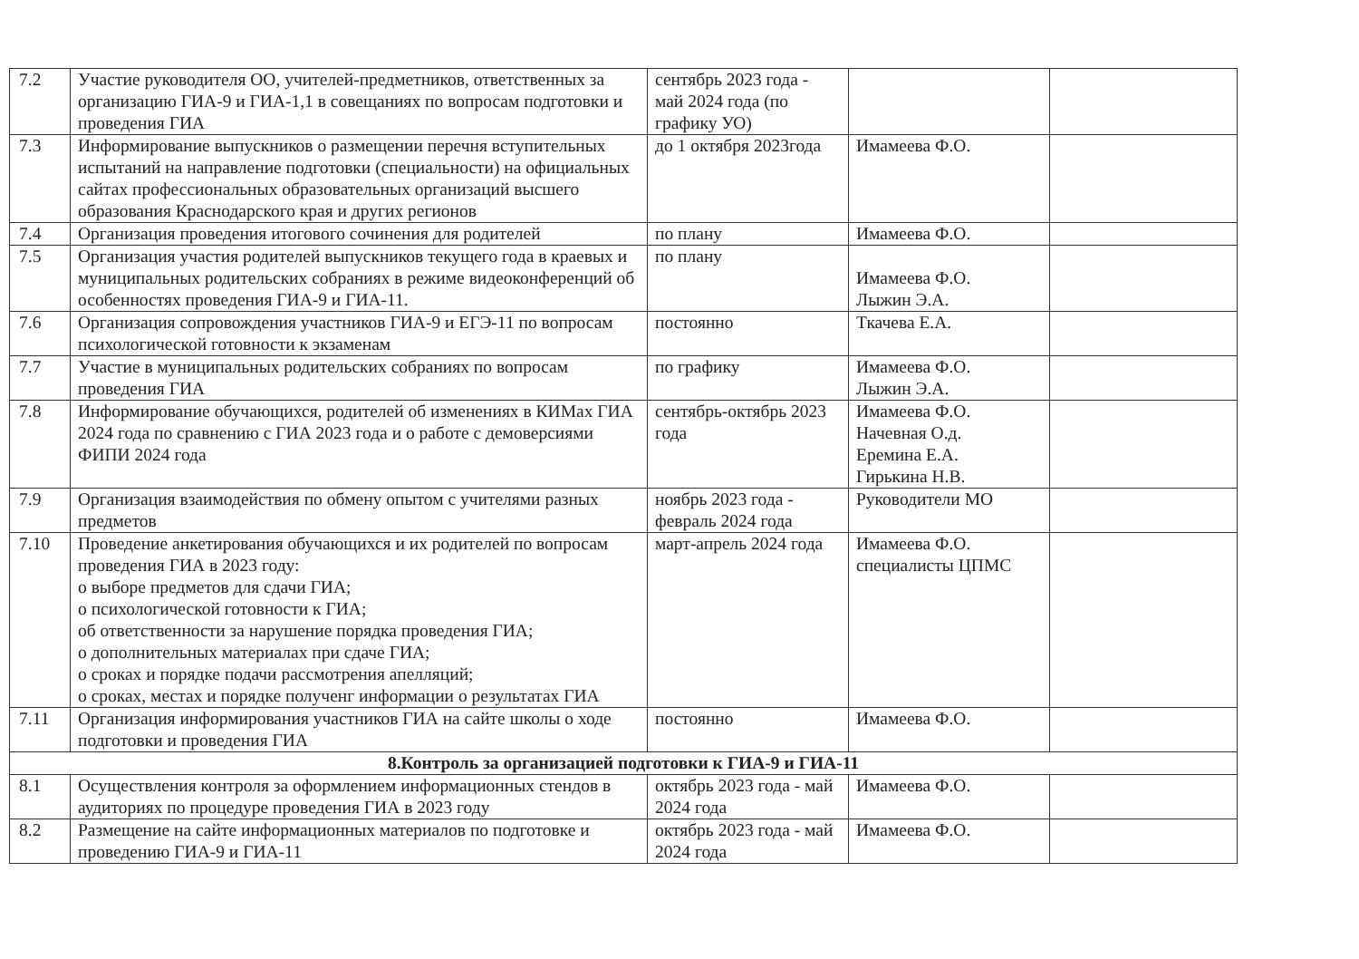| 7.2 | Участие руководителя ОО, учителей-предметников, ответственных за организацию ГИА-9 и ГИА-1,1 в совещаниях по вопросам подготовки и проведения ГИА | сентябрь 2023 года - май 2024 года (по графику УО) | | |
| 7.3 | Информирование выпускников о размещении перечня вступительных испытаний на направление подготовки (специальности) на официальных сайтах профессиональных образовательных организаций высшего образования Краснодарского края и других регионов | до 1 октября 2023года | Имамеева Ф.О. | |
| 7.4 | Организация проведения итогового сочинения для родителей | по плану | Имамеева Ф.О. | |
| 7.5 | Организация участия родителей выпускников текущего года в краевых и муниципальных родительских собраниях в режиме видеоконференций об особенностях проведения ГИА-9 и ГИА-11. | по плану | Имамеева Ф.О. Лыжин Э.А. | |
| 7.6 | Организация сопровождения участников ГИА-9 и ЕГЭ-11 по вопросам психологической готовности к экзаменам | постоянно | Ткачева Е.А. | |
| 7.7 | Участие в муниципальных родительских собраниях по вопросам проведения ГИА | по графику | Имамеева Ф.О. Лыжин Э.А. | |
| 7.8 | Информирование обучающихся, родителей об изменениях в КИМах ГИА 2024 года по сравнению с ГИА 2023 года и о работе с демоверсиями ФИПИ 2024 года | сентябрь-октябрь 2023 года | Имамеева Ф.О. Начевная О.д. Еремина Е.А. Гирькина Н.В. | |
| 7.9 | Организация взаимодействия по обмену опытом с учителями разных предметов | ноябрь 2023 года - февраль 2024 года | Руководители МО | |
| 7.10 | Проведение анкетирования обучающихся и их родителей по вопросам проведения ГИА в 2023 году: о выборе предметов для сдачи ГИА; о психологической готовности к ГИА; об ответственности за нарушение порядка проведения ГИА; о дополнительных материалах при сдаче ГИА; о сроках и порядке подачи рассмотрения апелляций; о сроках, местах и порядке полученг информации о результатах ГИА | март-апрель 2024 года | Имамеева Ф.О. специалисты ЦПМС | |
| 7.11 | Организация информирования участников ГИА на сайте школы о ходе подготовки и проведения ГИА | постоянно | Имамеева Ф.О. | |
| 8.Контроль за организацией подготовки к ГИА-9 и ГИА-11 | | | | |
| 8.1 | Осуществления контроля за оформлением информационных стендов в аудиториях по процедуре проведения ГИА в 2023 году | октябрь 2023 года - май 2024 года | Имамеева Ф.О. | |
| 8.2 | Размещение на сайте информационных материалов по подготовке и проведению ГИА-9 и ГИА-11 | октябрь 2023 года - май 2024 года | Имамеева Ф.О. | |